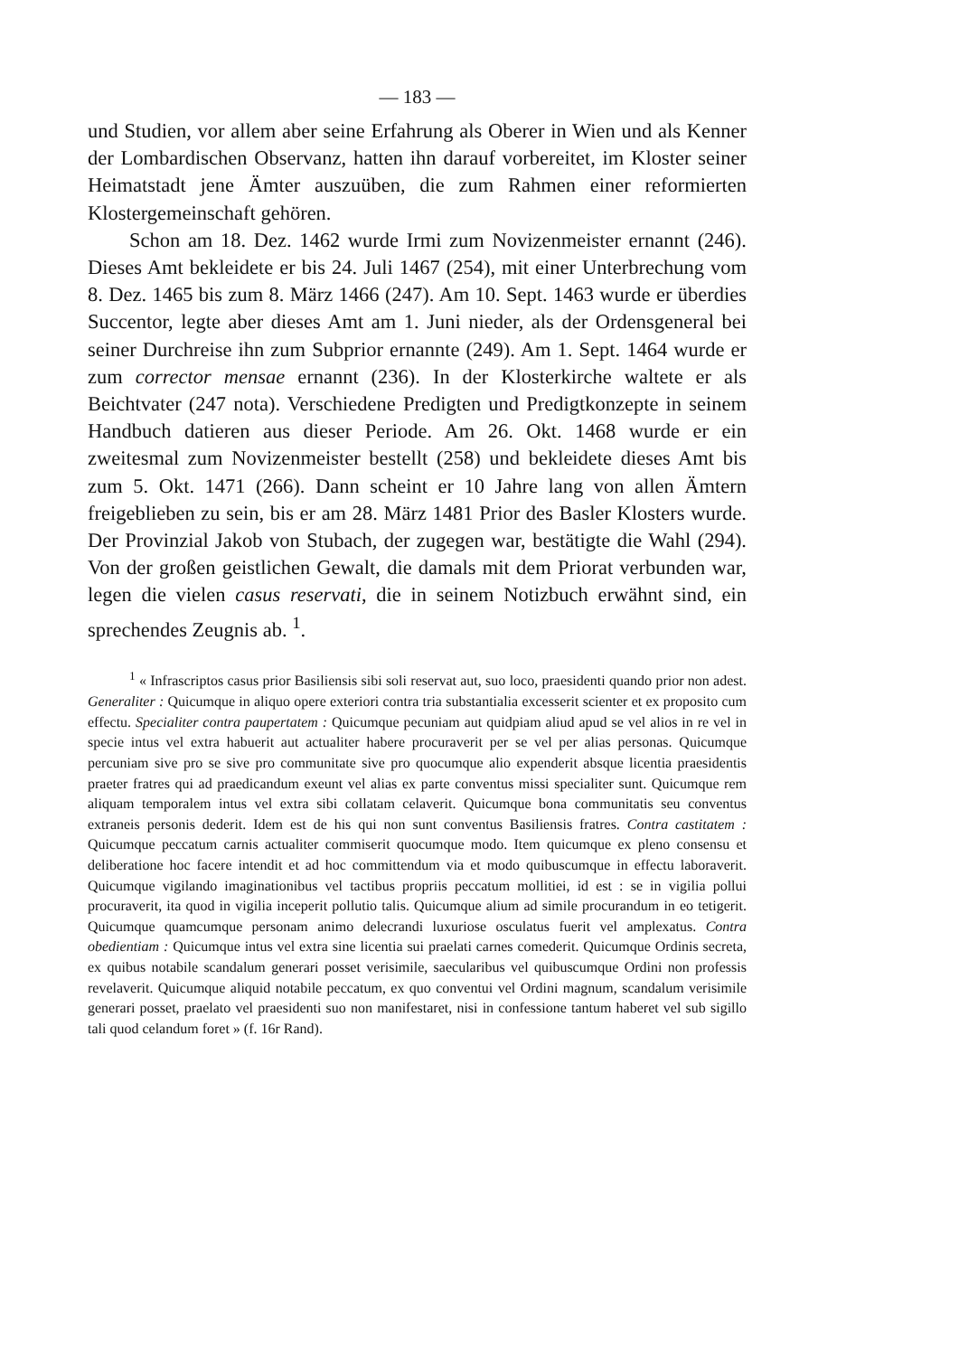— 183 —
und Studien, vor allem aber seine Erfahrung als Oberer in Wien und als Kenner der Lombardischen Observanz, hatten ihn darauf vorbereitet, im Kloster seiner Heimatstadt jene Ämter auszuüben, die zum Rahmen einer reformierten Klostergemeinschaft gehören.
Schon am 18. Dez. 1462 wurde Irmi zum Novizenmeister ernannt (246). Dieses Amt bekleidete er bis 24. Juli 1467 (254), mit einer Unterbrechung vom 8. Dez. 1465 bis zum 8. März 1466 (247). Am 10. Sept. 1463 wurde er überdies Succentor, legte aber dieses Amt am 1. Juni nieder, als der Ordensgeneral bei seiner Durchreise ihn zum Subprior ernannte (249). Am 1. Sept. 1464 wurde er zum corrector mensae ernannt (236). In der Klosterkirche waltete er als Beichtvater (247 nota). Verschiedene Predigten und Predigtkonzepte in seinem Handbuch datieren aus dieser Periode. Am 26. Okt. 1468 wurde er ein zweitesmal zum Novizenmeister bestellt (258) und bekleidete dieses Amt bis zum 5. Okt. 1471 (266). Dann scheint er 10 Jahre lang von allen Ämtern freigeblieben zu sein, bis er am 28. März 1481 Prior des Basler Klosters wurde. Der Provinzial Jakob von Stubach, der zugegen war, bestätigte die Wahl (294). Von der großen geistlichen Gewalt, die damals mit dem Priorat verbunden war, legen die vielen casus reservati, die in seinem Notizbuch erwähnt sind, ein sprechendes Zeugnis ab. <sup>1</sup>.
<sup>1</sup> « Infrascriptos casus prior Basiliensis sibi soli reservat aut, suo loco, praesidenti quando prior non adest. Generaliter : Quicumque in aliquo opere exteriori contra tria substantialia excesserit scienter et ex proposito cum effectu. Specialiter contra paupertatem : Quicumque pecuniam aut quidpiam aliud apud se vel alios in re vel in specie intus vel extra habuerit aut actualiter habere procuraverit per se vel per alias personas. Quicumque percuniam sive pro se sive pro communitate sive pro quocumque alio expenderit absque licentia praesidentis praeter fratres qui ad praedicandum exeunt vel alias ex parte conventus missi specialiter sunt. Quicumque rem aliquam temporalem intus vel extra sibi collatam celaverit. Quicumque bona communitatis seu conventus extraneis personis dederit. Idem est de his qui non sunt conventus Basiliensis fratres. Contra castitatem : Quicumque peccatum carnis actualiter commiserit quocumque modo. Item quicumque ex pleno consensu et deliberatione hoc facere intendit et ad hoc committendum via et modo quibuscumque in effectu laboraverit. Quicumque vigilando imaginationibus vel tactibus propriis peccatum mollitiei, id est : se in vigilia pollui procuraverit, ita quod in vigilia inceperit pollutio talis. Quicumque alium ad simile procurandum in eo tetigerit. Quicumque quamcumque personam animo delecrandi luxuriose osculatus fuerit vel amplexatus. Contra obedientiam : Quicumque intus vel extra sine licentia sui praelati carnes comederit. Quicumque Ordinis secreta, ex quibus notabile scandalum generari posset verisimile, saecularibus vel quibuscumque Ordini non professis revelaverit. Quicumque aliquid notabile peccatum, ex quo conventui vel Ordini magnum, scandalum verisimile generari posset, praelato vel praesidenti suo non manifestaret, nisi in confessione tantum haberet vel sub sigillo tali quod celandum foret » (f. 16r Rand).